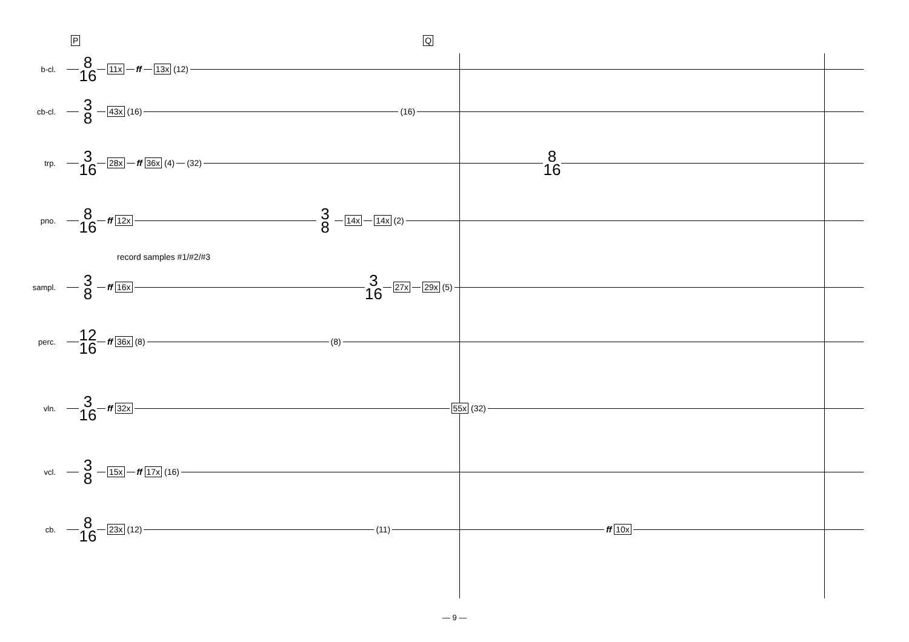P Q
b-cl.
8
16 11x ff 13x (12)
cb-cl.
3
8 43x (16) (16)
trp.
3
16 28x ff 36x (4) (32) 8
16
pno.
8
16 ff 12x 3
8 14x 14x (2)
record samples #1/#2/#3
sampl.
3
8 ff 16x 3
16 27x 29x (5)
perc.
12
16 ff 36x (8) (8)
vln.
3
16 ff 32x 55x (32)
vcl.
3
8 15x ff 17x (16)
cb.
8
16 23x (12) (11) ff 10x
— 9 —